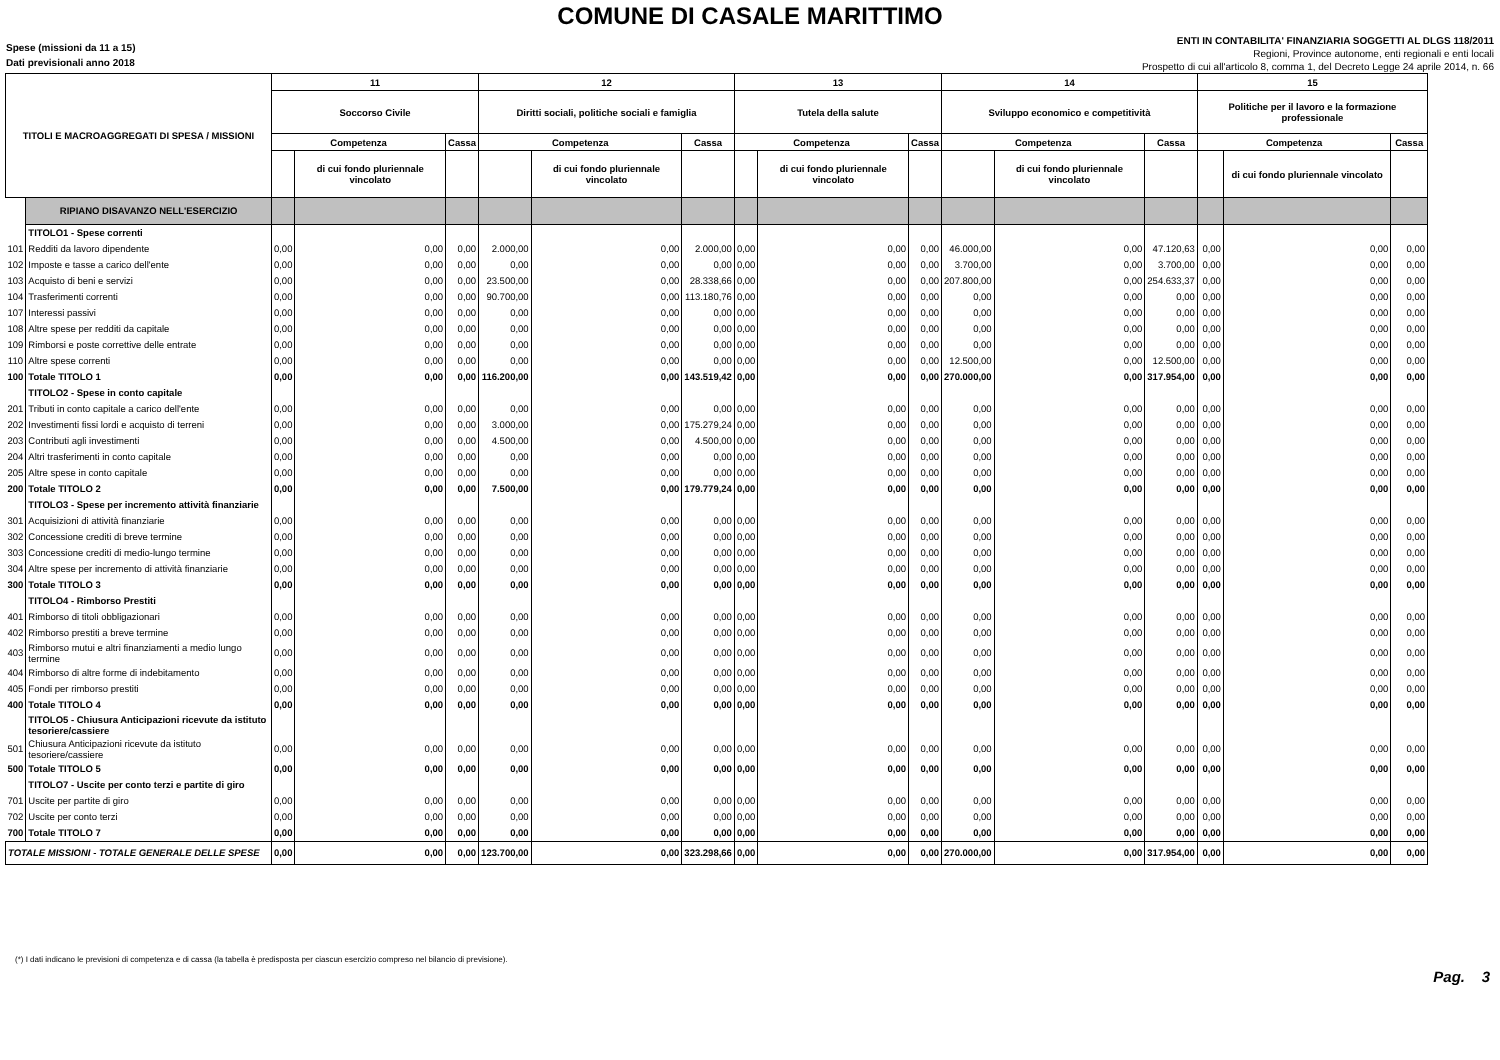COMUNE DI CASALE MARITTIMO
Spese (missioni da 11 a 15)
Dati previsionali anno 2018
ENTI IN CONTABILITA' FINANZIARIA SOGGETTI AL DLGS 118/2011
Regioni, Province autonome, enti regionali e enti locali
Prospetto di cui all'articolo 8, comma 1, del Decreto Legge 24 aprile 2014, n. 66
| TITOLI E MACROAGGREGATI DI SPESA / MISSIONI | | 11 | | | 12 | | | 13 | | | 14 | | | 15 | | |
| --- | --- | --- | --- | --- | --- | --- | --- | --- | --- | --- | --- | --- | --- | --- | --- | --- |
| | | Soccorso Civile | | | Diritti sociali, politiche sociali e famiglia | | | Tutela della salute | | | Sviluppo economico e competitività | | | Politiche per il lavoro e la formazione professionale | | |
| | | Competenza | | Cassa | Competenza | | Cassa | Competenza | | Cassa | Competenza | | Cassa | Competenza | | Cassa |
| | | | di cui fondo pluriennale vincolato | | | di cui fondo pluriennale vincolato | | | di cui fondo pluriennale vincolato | | | di cui fondo pluriennale vincolato | | | di cui fondo pluriennale vincolato | |
| | RIPIANO DISAVANZO NELL'ESERCIZIO | | | | | | | | | | | | | | | |
| | TITOLO1 - Spese correnti | | | | | | | | | | | | | | | |
| 101 | Redditi da lavoro dipendente | 0,00 | 0,00 | 0,00 | 2.000,00 | 0,00 | 2.000,00 | 0,00 | 0,00 | 0,00 | 46.000,00 | 0,00 | 47.120,63 | 0,00 | 0,00 | 0,00 |
| 102 | Imposte e tasse a carico dell'ente | 0,00 | 0,00 | 0,00 | 0,00 | 0,00 | 0,00 | 0,00 | 0,00 | 0,00 | 3.700,00 | 0,00 | 3.700,00 | 0,00 | 0,00 | 0,00 |
| 103 | Acquisto di beni e servizi | 0,00 | 0,00 | 0,00 | 23.500,00 | 0,00 | 28.338,66 | 0,00 | 0,00 | 0,00 | 207.800,00 | 0,00 | 254.633,37 | 0,00 | 0,00 | 0,00 |
| 104 | Trasferimenti correnti | 0,00 | 0,00 | 0,00 | 90.700,00 | 0,00 | 113.180,76 | 0,00 | 0,00 | 0,00 | 0,00 | 0,00 | 0,00 | 0,00 | 0,00 | 0,00 |
| 107 | Interessi passivi | 0,00 | 0,00 | 0,00 | 0,00 | 0,00 | 0,00 | 0,00 | 0,00 | 0,00 | 0,00 | 0,00 | 0,00 | 0,00 | 0,00 | 0,00 |
| 108 | Altre spese per redditi da capitale | 0,00 | 0,00 | 0,00 | 0,00 | 0,00 | 0,00 | 0,00 | 0,00 | 0,00 | 0,00 | 0,00 | 0,00 | 0,00 | 0,00 | 0,00 |
| 109 | Rimborsi e poste correttive delle entrate | 0,00 | 0,00 | 0,00 | 0,00 | 0,00 | 0,00 | 0,00 | 0,00 | 0,00 | 0,00 | 0,00 | 0,00 | 0,00 | 0,00 | 0,00 |
| 110 | Altre spese correnti | 0,00 | 0,00 | 0,00 | 0,00 | 0,00 | 0,00 | 0,00 | 0,00 | 0,00 | 12.500,00 | 0,00 | 12.500,00 | 0,00 | 0,00 | 0,00 |
| 100 | Totale TITOLO 1 | 0,00 | 0,00 | 0,00 | 116.200,00 | 0,00 | 143.519,42 | 0,00 | 0,00 | 0,00 | 270.000,00 | 0,00 | 317.954,00 | 0,00 | 0,00 | 0,00 |
| | TITOLO2 - Spese in conto capitale | | | | | | | | | | | | | | | |
| 201 | Tributi in conto capitale a carico dell'ente | 0,00 | 0,00 | 0,00 | 0,00 | 0,00 | 0,00 | 0,00 | 0,00 | 0,00 | 0,00 | 0,00 | 0,00 | 0,00 | 0,00 | 0,00 |
| 202 | Investimenti fissi lordi e acquisto di terreni | 0,00 | 0,00 | 0,00 | 3.000,00 | 0,00 | 175.279,24 | 0,00 | 0,00 | 0,00 | 0,00 | 0,00 | 0,00 | 0,00 | 0,00 | 0,00 |
| 203 | Contributi agli investimenti | 0,00 | 0,00 | 0,00 | 4.500,00 | 0,00 | 4.500,00 | 0,00 | 0,00 | 0,00 | 0,00 | 0,00 | 0,00 | 0,00 | 0,00 | 0,00 |
| 204 | Altri trasferimenti in conto capitale | 0,00 | 0,00 | 0,00 | 0,00 | 0,00 | 0,00 | 0,00 | 0,00 | 0,00 | 0,00 | 0,00 | 0,00 | 0,00 | 0,00 | 0,00 |
| 205 | Altre spese in conto capitale | 0,00 | 0,00 | 0,00 | 0,00 | 0,00 | 0,00 | 0,00 | 0,00 | 0,00 | 0,00 | 0,00 | 0,00 | 0,00 | 0,00 | 0,00 |
| 200 | Totale TITOLO 2 | 0,00 | 0,00 | 0,00 | 7.500,00 | 0,00 | 179.779,24 | 0,00 | 0,00 | 0,00 | 0,00 | 0,00 | 0,00 | 0,00 | 0,00 | 0,00 |
| | TITOLO3 - Spese per incremento attività finanziarie | | | | | | | | | | | | | | | |
| 301 | Acquisizioni di attività finanziarie | 0,00 | 0,00 | 0,00 | 0,00 | 0,00 | 0,00 | 0,00 | 0,00 | 0,00 | 0,00 | 0,00 | 0,00 | 0,00 | 0,00 | 0,00 |
| 302 | Concessione crediti di breve termine | 0,00 | 0,00 | 0,00 | 0,00 | 0,00 | 0,00 | 0,00 | 0,00 | 0,00 | 0,00 | 0,00 | 0,00 | 0,00 | 0,00 | 0,00 |
| 303 | Concessione crediti di medio-lungo termine | 0,00 | 0,00 | 0,00 | 0,00 | 0,00 | 0,00 | 0,00 | 0,00 | 0,00 | 0,00 | 0,00 | 0,00 | 0,00 | 0,00 | 0,00 |
| 304 | Altre spese per incremento di attività finanziarie | 0,00 | 0,00 | 0,00 | 0,00 | 0,00 | 0,00 | 0,00 | 0,00 | 0,00 | 0,00 | 0,00 | 0,00 | 0,00 | 0,00 | 0,00 |
| 300 | Totale TITOLO 3 | 0,00 | 0,00 | 0,00 | 0,00 | 0,00 | 0,00 | 0,00 | 0,00 | 0,00 | 0,00 | 0,00 | 0,00 | 0,00 | 0,00 | 0,00 |
| | TITOLO4 - Rimborso Prestiti | | | | | | | | | | | | | | | |
| 401 | Rimborso di titoli obbligazionari | 0,00 | 0,00 | 0,00 | 0,00 | 0,00 | 0,00 | 0,00 | 0,00 | 0,00 | 0,00 | 0,00 | 0,00 | 0,00 | 0,00 | 0,00 |
| 402 | Rimborso prestiti a breve termine | 0,00 | 0,00 | 0,00 | 0,00 | 0,00 | 0,00 | 0,00 | 0,00 | 0,00 | 0,00 | 0,00 | 0,00 | 0,00 | 0,00 | 0,00 |
| 403 | Rimborso mutui e altri finanziamenti a medio lungo termine | 0,00 | 0,00 | 0,00 | 0,00 | 0,00 | 0,00 | 0,00 | 0,00 | 0,00 | 0,00 | 0,00 | 0,00 | 0,00 | 0,00 | 0,00 |
| 404 | Rimborso di altre forme di indebitamento | 0,00 | 0,00 | 0,00 | 0,00 | 0,00 | 0,00 | 0,00 | 0,00 | 0,00 | 0,00 | 0,00 | 0,00 | 0,00 | 0,00 | 0,00 |
| 405 | Fondi per rimborso prestiti | 0,00 | 0,00 | 0,00 | 0,00 | 0,00 | 0,00 | 0,00 | 0,00 | 0,00 | 0,00 | 0,00 | 0,00 | 0,00 | 0,00 | 0,00 |
| 400 | Totale TITOLO 4 | 0,00 | 0,00 | 0,00 | 0,00 | 0,00 | 0,00 | 0,00 | 0,00 | 0,00 | 0,00 | 0,00 | 0,00 | 0,00 | 0,00 | 0,00 |
| | TITOLO5 - Chiusura Anticipazioni ricevute da istituto tesoriere/cassiere | | | | | | | | | | | | | | | |
| 501 | Chiusura Anticipazioni ricevute da istituto tesoriere/cassiere | 0,00 | 0,00 | 0,00 | 0,00 | 0,00 | 0,00 | 0,00 | 0,00 | 0,00 | 0,00 | 0,00 | 0,00 | 0,00 | 0,00 | 0,00 |
| 500 | Totale TITOLO 5 | 0,00 | 0,00 | 0,00 | 0,00 | 0,00 | 0,00 | 0,00 | 0,00 | 0,00 | 0,00 | 0,00 | 0,00 | 0,00 | 0,00 | 0,00 |
| | TITOLO7 - Uscite per conto terzi e partite di giro | | | | | | | | | | | | | | | |
| 701 | Uscite per partite di giro | 0,00 | 0,00 | 0,00 | 0,00 | 0,00 | 0,00 | 0,00 | 0,00 | 0,00 | 0,00 | 0,00 | 0,00 | 0,00 | 0,00 | 0,00 |
| 702 | Uscite per conto terzi | 0,00 | 0,00 | 0,00 | 0,00 | 0,00 | 0,00 | 0,00 | 0,00 | 0,00 | 0,00 | 0,00 | 0,00 | 0,00 | 0,00 | 0,00 |
| 700 | Totale TITOLO 7 | 0,00 | 0,00 | 0,00 | 0,00 | 0,00 | 0,00 | 0,00 | 0,00 | 0,00 | 0,00 | 0,00 | 0,00 | 0,00 | 0,00 | 0,00 |
| TOTALE MISSIONI - TOTALE GENERALE DELLE SPESE | | 0,00 | 0,00 | 0,00 | 123.700,00 | 0,00 | 323.298,66 | 0,00 | 0,00 | 0,00 | 270.000,00 | 0,00 | 317.954,00 | 0,00 | 0,00 | 0,00 |
(*) I dati indicano le previsioni di competenza e di cassa (la tabella è predisposta per ciascun esercizio compreso nel bilancio di previsione).
Pag. 3